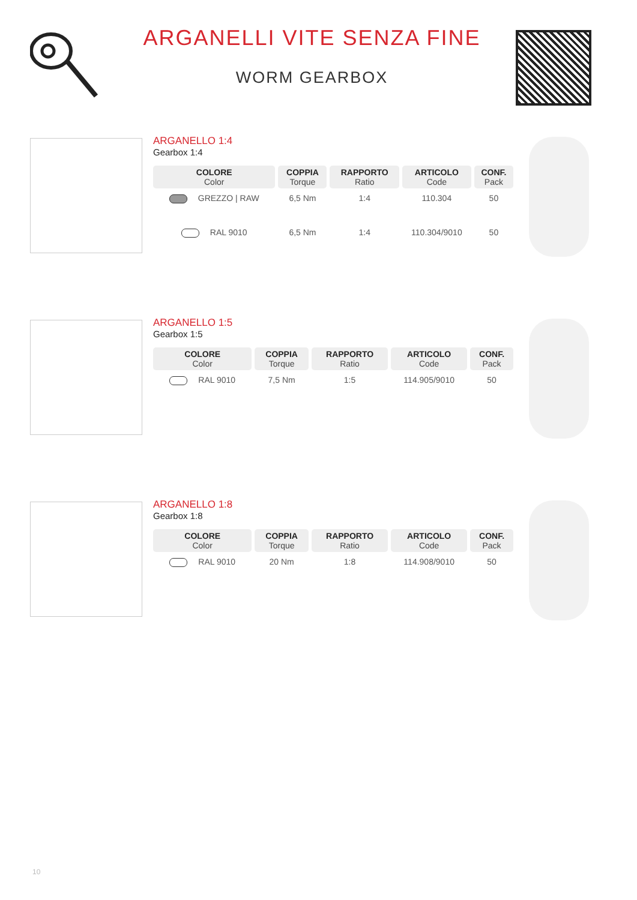ARGANELLI VITE SENZA FINE
WORM GEARBOX
ARGANELLO 1:4
Gearbox 1:4
| COLORE Color | COPPIA Torque | RAPPORTO Ratio | ARTICOLO Code | CONF. Pack |
| --- | --- | --- | --- | --- |
| GREZZO / RAW | 6,5 Nm | 1:4 | 110.304 | 50 |
| RAL 9010 | 6,5 Nm | 1:4 | 110.304/9010 | 50 |
ARGANELLO 1:5
Gearbox 1:5
| COLORE Color | COPPIA Torque | RAPPORTO Ratio | ARTICOLO Code | CONF. Pack |
| --- | --- | --- | --- | --- |
| RAL 9010 | 7,5 Nm | 1:5 | 114.905/9010 | 50 |
ARGANELLO 1:8
Gearbox 1:8
| COLORE Color | COPPIA Torque | RAPPORTO Ratio | ARTICOLO Code | CONF. Pack |
| --- | --- | --- | --- | --- |
| RAL 9010 | 20 Nm | 1:8 | 114.908/9010 | 50 |
10